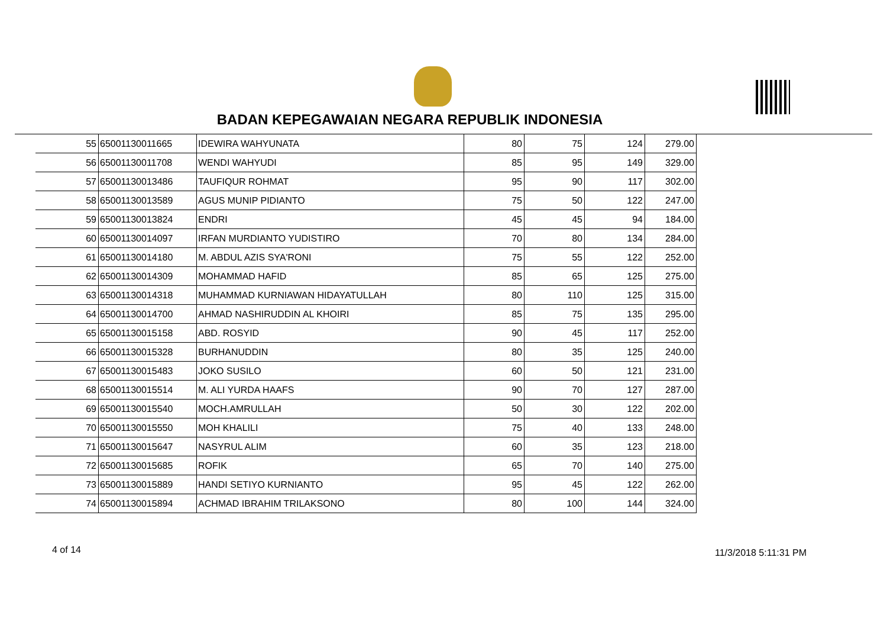BADAN KEPEGAWAIAN NEGARA REPUBLIK INDONESIA
| 55 | 65001130011665 | IDEWIRA WAHYUNATA | 80 | 75 | 124 | 279.00 |
| 56 | 65001130011708 | WENDI WAHYUDI | 85 | 95 | 149 | 329.00 |
| 57 | 65001130013486 | TAUFIQUR ROHMAT | 95 | 90 | 117 | 302.00 |
| 58 | 65001130013589 | AGUS MUNIP PIDIANTO | 75 | 50 | 122 | 247.00 |
| 59 | 65001130013824 | ENDRI | 45 | 45 | 94 | 184.00 |
| 60 | 65001130014097 | IRFAN MURDIANTO YUDISTIRO | 70 | 80 | 134 | 284.00 |
| 61 | 65001130014180 | M. ABDUL AZIS SYA'RONI | 75 | 55 | 122 | 252.00 |
| 62 | 65001130014309 | MOHAMMAD HAFID | 85 | 65 | 125 | 275.00 |
| 63 | 65001130014318 | MUHAMMAD KURNIAWAN HIDAYATULLAH | 80 | 110 | 125 | 315.00 |
| 64 | 65001130014700 | AHMAD NASHIRUDDIN AL KHOIRI | 85 | 75 | 135 | 295.00 |
| 65 | 65001130015158 | ABD. ROSYID | 90 | 45 | 117 | 252.00 |
| 66 | 65001130015328 | BURHANUDDIN | 80 | 35 | 125 | 240.00 |
| 67 | 65001130015483 | JOKO SUSILO | 60 | 50 | 121 | 231.00 |
| 68 | 65001130015514 | M. ALI YURDA HAAFS | 90 | 70 | 127 | 287.00 |
| 69 | 65001130015540 | MOCH.AMRULLAH | 50 | 30 | 122 | 202.00 |
| 70 | 65001130015550 | MOH KHALILI | 75 | 40 | 133 | 248.00 |
| 71 | 65001130015647 | NASYRUL ALIM | 60 | 35 | 123 | 218.00 |
| 72 | 65001130015685 | ROFIK | 65 | 70 | 140 | 275.00 |
| 73 | 65001130015889 | HANDI SETIYO KURNIANTO | 95 | 45 | 122 | 262.00 |
| 74 | 65001130015894 | ACHMAD IBRAHIM TRILAKSONO | 80 | 100 | 144 | 324.00 |
4 of 14 11/3/2018 5:11:31 PM